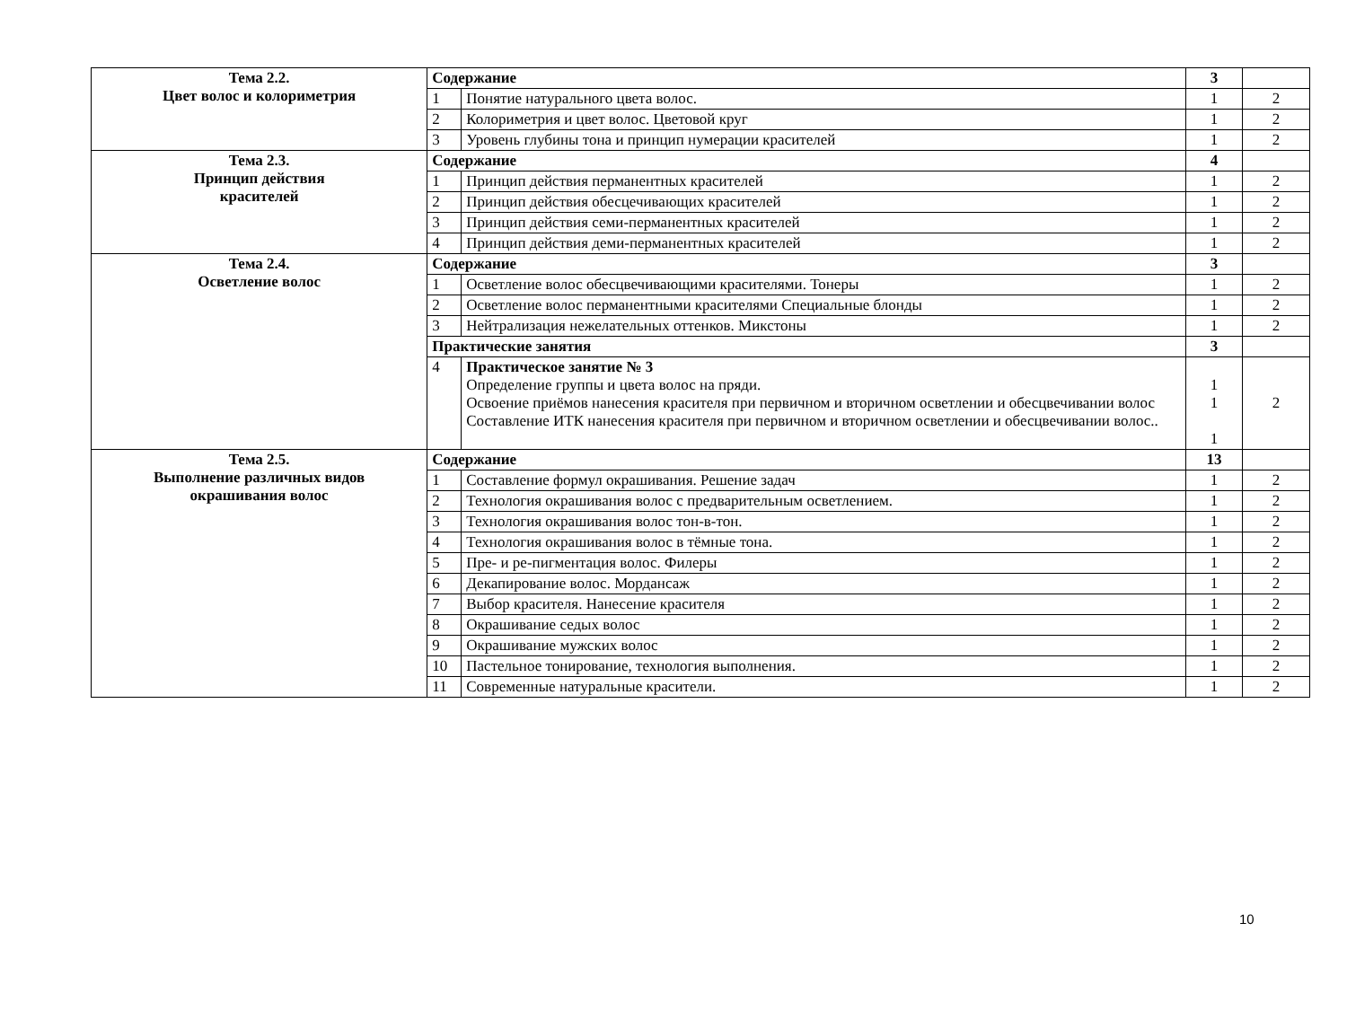| Тема 2.2. Цвет волос и колориметрия | Содержание | | 3 | |
| | 1 | Понятие натурального цвета волос. | 1 | 2 |
| | 2 | Колориметрия и цвет волос. Цветовой круг | 1 | 2 |
| | 3 | Уровень глубины тона и принцип нумерации красителей | 1 | 2 |
| Тема 2.3. Принцип действия красителей | Содержание | | 4 | |
| | 1 | Принцип действия перманентных красителей | 1 | 2 |
| | 2 | Принцип действия обесцечивающих красителей | 1 | 2 |
| | 3 | Принцип действия семи-перманентных красителей | 1 | 2 |
| | 4 | Принцип действия деми-перманентных красителей | 1 | 2 |
| Тема 2.4. Осветление волос | Содержание | | 3 | |
| | 1 | Осветление волос обесцвечивающими красителями. Тонеры | 1 | 2 |
| | 2 | Осветление волос перманентными красителями Специальные блонды | 1 | 2 |
| | 3 | Нейтрализация нежелательных оттенков. Микстоны | 1 | 2 |
| | Практические занятия | | 3 | |
| | 4 | Практическое занятие № 3 Определение группы и цвета волос на пряди. Освоение приёмов нанесения красителя при первичном и вторичном осветлении и обесцвечивании волос Составление ИТК нанесения красителя при первичном и вторичном осветлении и обесцвечивании волос.. | 1 1 1 | 2 |
| Тема 2.5. Выполнение различных видов окрашивания волос | Содержание | | 13 | |
| | 1 | Составление формул окрашивания. Решение задач | 1 | 2 |
| | 2 | Технология окрашивания волос с предварительным осветлением. | 1 | 2 |
| | 3 | Технология окрашивания волос тон-в-тон. | 1 | 2 |
| | 4 | Технология окрашивания волос в тёмные тона. | 1 | 2 |
| | 5 | Пре- и ре-пигментация волос. Филеры | 1 | 2 |
| | 6 | Декапирование волос. Мордансаж | 1 | 2 |
| | 7 | Выбор красителя. Нанесение красителя | 1 | 2 |
| | 8 | Окрашивание седых волос | 1 | 2 |
| | 9 | Окрашивание мужских волос | 1 | 2 |
| | 10 | Пастельное тонирование, технология выполнения. | 1 | 2 |
| | 11 | Современные натуральные красители. | 1 | 2 |
10